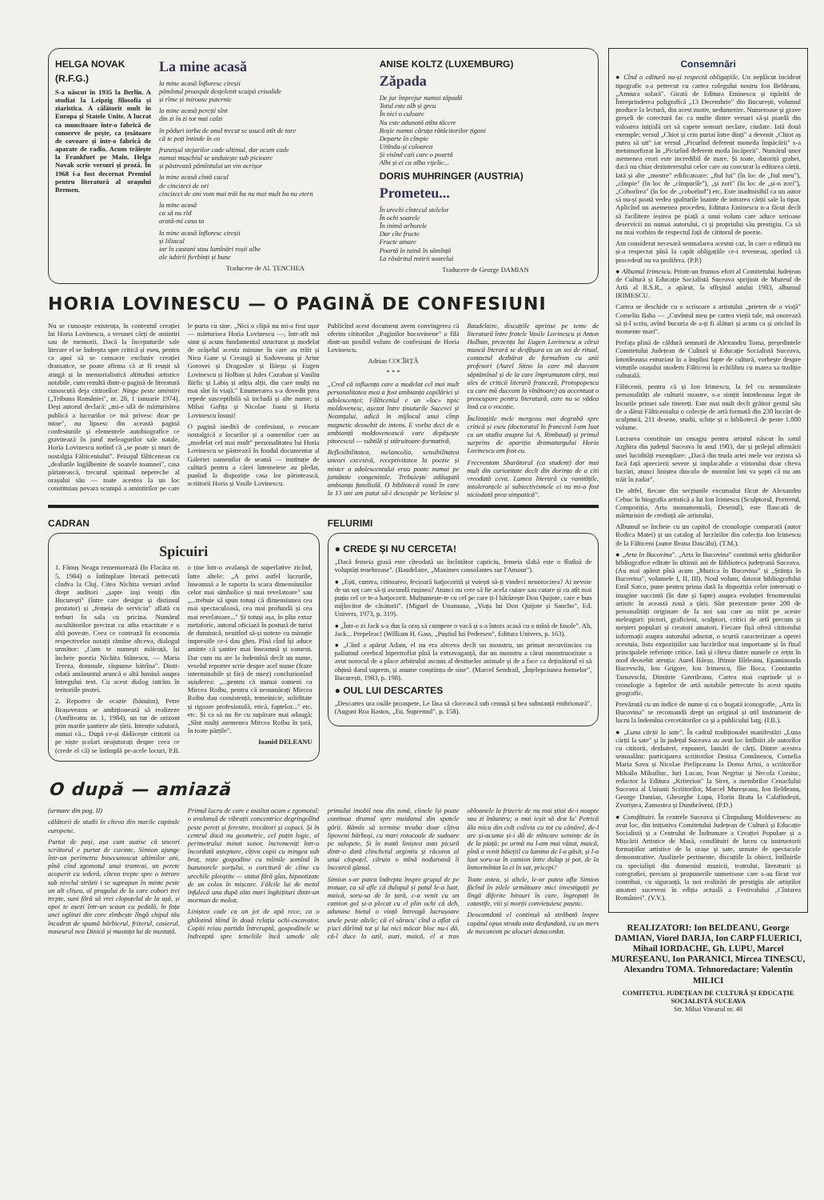HELGA NOVAK
(R.F.G.)
S-a născut în 1935 la Berlin. A studiat la Leipzig filosofia și ziaristica. A călătorit mult în Europa și Statele Unite. A lucrat ca muncitoare într-o fabrică de conserve de pește, ca țesătoare de covoare și într-o fabrică de aparate de radio. Acum trăiește la Frankfurt pe Main. Helga Novak scrie versuri și proză. În 1968 i-a fost decernat Premiul pentru literatură al orașului Bremen.
La mine acasă
la mine acasă înfloresc cireșii
pămîntul proaspăt desțelenit scuipă crisalide
și rîme și miroase puternic
la mine acasă pereții sînt
din zi în zi tot mai calzi
în păduri iarba de anul trecut se usucă atît de tare
că te poți întinde în ea
frunzișul stejarilor cade ultimul, dar acum cade
numai mușchiul se unduiește sub picioare
și păstrează pămîntului un vin acrișor
la mine acasă cîntă cucul
de cincizeci de ori
cincizeci de ani vom mai trăi ba nu mai mult ba nu etern
la mine acasă
ca să nu rîd
arată-mi casa ta
la mine acasă înfloresc cireșii
și liliacul
iar în castani stau lumînări roșii albe
ale iubirii fierbinți și bune
Traducere de Al. ȚENCHEA
ANISE KOLTZ (LUXEMBURG)
Zăpada
De jur împrejur numai zăpadă
Totul este alb și greu
În nici o culoare
Nu este adunată atîta tăcere
Roșie numai căruța rătăcitorilor țigani
Departe în cîmpie
Uitîndu-și culoarea
Și visînd caii care o poartă
Albi și ei ca alba vijelie...
DORIS MUHRINGER (AUSTRIA)
Prometeu...
În urechi cîntecul stelelor
În ochi soarele
În inimă arborele
Dar cîte fructe
Fructe amare
Poartă în taină în sămînță
La răsăritul rotirii soarelui
Traducere de George DAMIAN
HORIA LOVINESCU — O PAGINĂ DE CONFESIUNI
Nu se cunoaște existența, în contextul creației lui Horia Lovinescu, a vreunei cărți de amintiri sau de memorii. Dacă la începuturile sale literare el se îndrepta spre critică și eseu, pentru ca apoi să se consacre exclusiv creației dramatice, se poate afirma că ar fi reușit să atingă și în memorialistică altitudini artistice notabile, cum rezultă dintr-o pagină de literatură cunoscută deja cititorilor: Ninge peste amintiri („Tribuna României", nr. 28, 1 ianuarie 1974). Deși autorul declară: „mi-e silă de mărturisirea publică a lucrurilor ce mă privesc doar pe mine", nu lipsesc din această pagină confesiunile și elementele autobiografice ce gravitează în jurul meleagurilor sale natale, Horia Lovinescu notînd că „se poate și muri de nostalgia Fălticeniului". Peisajul fălticenean cu „dealurile îngălbenite de soarele toamnei", casa părintească, trecutul spiritual nepereche al orașului său — toate acestea la un loc constituiau povara scumpă a amintirilor pe care le purta cu sine. „Nici o clipă nu mi-a fost ușor — mărturisea Horia Lovinescu —, într-atît mă simt și acum fundamental structurat și modelat de orășelul acesta minune în care au trăit și Nicu Gane și Creangă și Sadoveanu și Artur Gorovei și Dragoslav și Băeșu și Eugen Lovinescu și Holban și Jules Cazaban și Vasiliu Birlic și Labiș și atîția alții, din care mulți nu mai sînt în viață." Enumerarea s-a dovedit prea repede susceptibilă să includă și alte nume: și Mihai Gafița și Nicolae Jianu și Horia Lovinescu însuși!
O pagină inedită de confesiuni, o evocare nostalgică a locurilor și a oamenilor care au „modelat cel mai mult" personalitatea lui Horia Lovinescu se păstrează în fondul documentar al Galeriei oamenilor de seamă — instituție de cultură pentru a cărei întemeiere au pledat, punînd la dispoziție casa lor părintească, scriitorii Horia și Vasile Lovinescu.
Publicînd acest document avem convingerea că oferim cititorilor „Paginilor bucovinene" o filă dintr-un posibil volum de confesiuni de Horia Lovinescu.
Adrian COCÎRȚĂ
* * *
„Cred că influența care a modelat cel mai mult personalitatea mea a fost ambianța copilăriei și adolescenței; Fălticeniul e un «loc» tipic moldovenesc, așezat între ținuturile Sucevei și Neamțului, adică în mijlocul unui cîmp magnetic deosebit de intens. E vorba deci de o ambianță moldovenească care depășește pitorescul — subtilă și stăruitoare-formativă.
Reflexibilitatea, melancolia, sensibilitatea uneori excesivă, receptivitatea la poezie și mister a adolescentului erau poate numai pe jumătate congenitale. Trebuiește adăugată ambianța familială. O bibliotecă vastă în care la 13 ani am putut să-i descopăr pe Verlaine și Baudelaire, discuțiile aprinse pe teme de literatură între fratele Vasile Lovinescu și Anton Holban, prezența lui Eugen Lovinescu a cărui muncă literară se desfășura ca un soi de ritual, contactul dezbărat de formalism cu unii profesori (Aurel Stino la care mă duceam săptămînal și de la care împrumutam cărți, mai ales de critică literară franceză, Protopopescu cu care mă duceam la vînătoare) au accentuat o preocupare pentru literatură, care nu se vădea însă ca o vocație.
Înclinațiile mele mergeau mai degrabă spre critică și eseu (doctoratul în franceză l-am luat cu un studiu asupra lui A. Rimbaud) și primul surprins de apariția dramaturgului Horia Lovinescu am fost eu.
Frecventam Sburătorul (ca student) dar mai mult din curiozitate decît din dorința de a citi vreodată ceva. Lumea literară cu vanitățile, intoleranțele și subiectivismele ei nu mi-a fost niciodată prea simpatică".
CADRAN
Spicuiri
1. Fănuș Neagu rememorează (în Flacăra nr. 5, 1984) o întîmplare literară petrecută cîndva la Cluj. Citea Nichita versuri avînd drept auditori „șapte inși veniți din București" (între care desigur și distinsul prozator) și „femeia de serviciu" aflată cu treburi în sala cu pricina. Numărul ascultătorilor precizat cu atîta exactitate e o altă poveste. Ceea ce contează în economia respectivelor notații rămîne altceva, dialogul următor: „Cum te numești măicuță, își încheie poezia Nichita Stănescu. — Maria Tereza, domnule, răspunse bătrîna". Dintr-odată amănuntul aruncă o altă lumină asupra întregului text. Cu acest dialog intrăm în teritoriile prozei.
2. Reporter de ocazie (bănuim), Petre Brașoveanu se ambiționează să realizeze (Amfiteatru nr. 1, 1984), un tur de orizont prin marile șantiere ale țării. Intenție salutară, numai că... După ce-și dădăcește cititorii ca pe niște școlari neajutorați despre ceea ce (crede el că) se întîmplă pe-acele locuri, P.B. o ține într-o avalanșă de superlative zicînd, între altele: „A privi astfel lucrurile, înseamnă a le raporta la scara dimensiunilor celor mai simbolice și mai revelatoare" sau „...trebuie să spun totuși că dimensiunea cea mai spectaculoasă, cea mai profundă și cea mai revelatoare..." Și totuși așa, în plin extaz metaforic, autorul oficiază în postură de turist de duminică, neuitînd să-și noteze cu minuție impresiile ce-i dau ghes. Pînă cînd își aduce aminte că șantier mai înseamnă și oameni. Dar cum nu are la îndemînă decît un nume, veselul reporter scrie despre acel nume (fraze interminabile și fără de miez) concluzionînd așișderea: „...pentru că numai oameni ca Mircea Roibu, pentru că nenumărați Mircea Roibu dau consistență, temeinicie, soliditate și rigoare profesională, etică, faptelor..." etc. etc. Și ca să nu fie cu supărare mai adaugă: „Sînt mulți asemenea Mircea Roibu în țară, în toate părțile".
Ioanid DELEANU
FELURIMI
● CREDE ȘI NU CERCETA!
„Dacă femeia grasă este cîteodată un încîntător capriciu, femeia slabă este o fîntînă de voluptăți tenebroase". (Baudelaire, „Maximes consolantes sur l'Amour").
● „Ești, cumva, cititoareo, fecioară batjocorită și voiești să-ți vindeci nenorocirea? Ai nevoie de un soț care să-ți ascundă rușinea? Atunci nu cere să fie acela cutare sau cutare și cu atît mai puțin cel ce te-a batjocorit. Mulțumește-te cu cel pe care ți-l hărăzește Don Quijote, care e bun mijlocitor de căsătorii". (Miguel de Unamuno, „Viața lui Don Quijote și Sancho", Ed. Univers, 1973, p. 319).
● „Într-o zi Jack s-a dus la oraș să cumpere o vacă și s-a întors acasă cu o mînă de fasole". Ah, Jack... Prepeleac! (William H. Gass, „Puștiul lui Pedersen", Editura Univers, p. 163).
● „Cînd a apărut Adam, el nu era altceva decît un monstru, un primat necuviincios cu paliumul cerebral hipertrofiat pînă la extravaganță, dar un monstru a cărui monstruozitate a avut norocul de a place arbitrului ascuns al destinelor animale și de a face ca deținătorul ei să obțină darul suprem, și anume conștiința de sine". (Marcel Sendrail, „Înțelepciunea formelor", București, 1983, p. 198).
● OUL LUI DESCARTES
„Descartes ura ouăle proaspete. Le lăsa să clocească sub cenușă și bea substanță embrionară". (August Roa Bastos, „Eu, Supremul", p. 158).
O după — amiază
(urmare din pag. II)
călătorii de studii în cîteva din marile capitale europene.
Purtat de pași, așa cum auzise că uneori scriitorul e purtat de cuvinte, Simion ajunge într-un perimetru binecunoscut ultimilor ani, pînă cînd zgomotul unui tramvai, un perete acoperit cu iederă, cîteva trepte spre o intrare sub nivelul străzii i se suprapun în minte peste un alt clișeu, al pragului de la care cobori trei trepte, suni fără să vrei clopoțelul de la ușă, și apoi te așezi într-un scaun cu pedală, în fața unei oglinzi din care zîmbește lîngă chipul tău încadrat de spumă bărbierul, frizerul, casierul, maseurul nea Dinică și mustața lui de mustață.
Primul lucru de care e asaltat acum e zgomotul: o avalanșă de vibrații concentrice degringolînd peste pereți și ferestre, trecători și copaci. Și în centrul dacă nu geometric, cel puțin logic, al perimetrului minat sonor, încremeniți într-o încordată așteptare, cîțiva copii cu mingea sub braț, niște gospodine cu mîinile șomînd în buzunarele șorțului, o corcitură de cîine cu urechile pleoștite — statui fără glas, hipnotizate de un colos în mișcare. Fălcile lui de metal înfulecă una după alta mari înghițituri dintr-un morman de moloz.
Liniștea cade ca un jet de apă rece, ca o ghilotină tăind în două relația ochi-excavator. Copiii reiau partida întreruptă, gospodinele se îndreaptă spre temeliile încă umede ale primului imobil nou din zonă, cîinele își poate continua drumul spre maidanul din spatele gării. Rămîn să termine treaba doar cîțiva lipoveni bărboși, cu mari rotocoale de sudoare pe salopete. Și în toată liniștea asta picură dintr-o dată clinchetul argintiu și răcoros al unui clopoțel, căruia o mînă noduroasă îi încearcă glasul.
Simion s-ar putea îndrepta înspre grupul de pe trotuar, ca să afle că dulapul și patul le-a luat, maică, soru-sa de la țară, c-a venit cu un camion gol și-a plecat cu el plin ochi că deh, adunase bietul o viață întreagă lucrușoare unele peste altele; că el săracu' cînd a aflat că p'aci dărîmă tot și lui nici măcar bloc nu-i dă, că-l duce la azil, auzi, maică, el a tras obloanele la frizerie de nu mai știai de-i noapte sau zi înăuntru; a mai ieșit să dea lu' Petrică ăla micu din colț colivia cu tot cu cănărel, de-l are și-acuma și-i dă de mîncare semințe de în de la piață; pe urmă nu l-am mai văzut, maică, pînă a venit băiețiil cu lumina de l-a găsit, și l-a luat soru-sa în camion între dulap și pat, de la înmormîntat la ei în sat, pricepi?
Toate astea, și altele, le-ar putea afla Simion făcînd în zilele următoare mici investigații pe lîngă diferite birouri în care, îngropați în catastife, viii și morții conviețuiesc pașnic.
Deocamdată el continuă să străbată înspre capătul opus strada asta desfundată, cu un mers de mecanism pe alocuri dezacordat.
Consemnări
● Cînd o editură nu-și respectă obligațiile. Un neplăcut incident tipografic s-a petrecut cu cartea colegului nostru Ion Beldeanu, „Armura solară". Girată de Editura Eminescu și tipărită de Întreprinderea poligrafică „13 Decembrie" din București, volumul produce la lectură, din acest motiv, nedumerire. Numeroase și grave greșeli de corectură fac ca multe dintre versuri să-și piardă din valoarea inițială ori să capete sensuri neclare, ciudate. Iată două exemple: versul „Chiot și crin purtai între dinți" a devenit „Chiot aș putea să uit" iar versul „Picurînd deferent moneda împăcării" s-a metamorfozat în „Picurînd deferent moda încăperii". Numărul unor asemenea erori este incredibil de mare. Și toate, datorită grabei, dacă nu chiar dezinteresului celor care au concurat la editarea cărții. Iată și alte „mostre" edificatoare: „fiul lui" (în loc de „fiul meu"), „cîmpie" (în loc de „cîmpurile"), „și zori" (în loc de „și-n zori"), „Coborîrea" (în loc de „coborînd") etc. Este inadmisibil ca un autor să nu-și poată vedea șpalturile înainte de intrarea cărții sale la tipar. Aplicînd un asemenea procedeu, Editura Eminescu n-a făcut decît să faciliteze ieșirea pe piață a unui volum care aduce serioase deservicii nu numai autorului, ci și propriului său prestigiu. Ca să nu mai vorbim de respectul față de cititorul de poezie.
Am considerat necesară semnalarea acestui caz, în care o editură nu și-a respectat pînă la capăt obligațiile ce-i reveneau, sperînd că procedeul nu va prolifera. (P.P.)
● Albumul Irimescu. Printr-un frumos efort al Comitetului Județean de Cultură și Educație Socialistă Suceava sprijinit de Muzeul de Artă al R.S.R., a apărut, la sfîrșitul anului 1983, albumul IRIMESCU.
Cartea se deschide cu o scrisoare a artistului „prieten de o viață" Corneliu Baba — „Cuvîntul meu pe cartea vieții tale, mă onorează să ți-l scriu, avînd bucuria de a-ți fi alături și acum ca și oricînd în momente mari".
Prefața plină de căldură semnată de Alexandru Toma, președintele Comitetului Județean de Cultură și Educație Socialistă Suceava, întotdeauna entuziast în a împlini fapte de cultură, vorbește despre virtuțile orașului modern Fălticeni în echilibru cu marea sa tradiție culturală.
Fălticenii, pentru că și Ion Irimescu, la fel cu nenumărate personalități ale culturii noastre, s-a simțit întotdeauna legat de locurile primei sale tinereți. Este mai mult decît grăitor gestul său de a dărui Fălticeniului o colecție de artă formată din 230 lucrări de sculptură, 211 desene, studii, schițe și o bibliotecă de peste 1.000 volume.
Lucrarea constituie un omagiu pentru artistul născut în satul Arghira din județul Suceava în anul 1903, dar și prilejul afirmării unei lucidități exemplare: „Dacă din truda artei mele vor rezista să facă față aprecierii severe și implacabile a viitorului doar cîteva lucrări, atunci liniștea dincolo de mormînt îmi va șopti că nu am trăit în zadar".
De altfel, fiecare din secțiunile excursului făcut de Alexandru Cebuc în biografia artistică a lui Ion Irimescu (Sculptorul, Portretul, Compoziția, Arta monumentală, Desenul), este flancată de mărturisiri de credință ale artistului.
Albumul se încheie cu un capitol de cronologie comparată (autor Rodica Matei) și un catalog al lucrărilor din colecția Ion Irimescu de la Fălticeni (autor Ileana Dascălu). (T.M.).
● „Arta în Bucovina". „Arta în Bucovina" continuă seria ghidurilor bibliografice editate în ultimii ani de Biblioteca județeană Suceava. (Au mai apărut pînă acum „Muzica în Bucovina" și „Știința în Bucovina", volumele I, II, III). Noul volum, datorat bibliografului Emil Satco, pune pentru prima dată la dispoziția celor interesați o imagine succintă (în date și fapte) asupra evoluției fenomenului artistic în această zonă a țării. Sînt prezentate peste 200 de personalități originare de la noi sau care au trăit pe aceste meleaguri: pictori, graficieni, sculptori, critici de artă precum și meșteri populari și creatori amatori. Fiecare fișă oferă cititorului informații asupra autorului adnotat, o scurtă caracterizare a operei acestuia, lista expozițiilor sau lucrărilor mai importante și în final principalele referințe critice. Iată și cîteva dintre numele ce rețin în mod deosebit atenția: Aurel Băeșu, Iftimie Bîrleanu, Epaminonda Bucevschi, Ion Grigore, Ion Irimescu, Ilie Boca, Constantin Tarnavschi, Dimitrie Gavrileanu. Cartea mai cuprinde și o cronologie a faptelor de artă notabile petrecute în acest spațiu geografic.
Prevăzută cu un indice de nume și cu o bogată iconografie, „Arta în Bucovina" se recomandă drept un original și util instrument de lucru la îndemîna cercetătorilor ca și a publicului larg. (I.B.).
● „Luna cărții la sate". În cadrul tradiționalei manifestări „Luna cărții la sate" și în județul Suceava au avut loc întîlniri ale autorilor cu cititorii, dezbateri, expuneri, lansări de cărți. Dintre acestea semnalăm: participarea scriitorilor Denisa Comănescu, Cornelia Maria Savu și Nicolae Prelipceanu la Dorna Arini, a scriitorilor Mihailo Mihailiuc, Iuri Lucan, Ivan Negriuc și Necola Corsiuc, redactor la Editura „Kriterion" la Siret, a membrilor Cenaclului Suceava al Uniunii Scriitorilor, Marcel Mureșeanu, Ion Beldeanu, George Damian, Gheorghe Lupu, Florin Bratu la Calafindești, Zvoriștea, Zamostea și Dumbrăveni. (P.D.)
● Consfătuiri. În centrele Suceava și Cîmpulung Moldovenesc au avut loc, din inițiativa Comitetului Județean de Cultură și Educație Socialistă și a Centrului de Îndrumare a Creației Populare și a Mișcării Artistice de Masă, consfătuiri de lucru cu instructorii formațiilor artistice de la orașe și sate, urmate de spectacole demonstrative. Analizele pertinente, discuțiile la obiect, întîlnirile cu specialiști din domeniul muzicii, teatrului, literaturii și coregrafiei, precum și propunerile numeroase care s-au făcut vor contribui, cu siguranță, la noi realizări de prestigiu ale artiștilor amatori suceveni în ediția actuală a Festivalului „Cîntarea României". (V.V.).
REALIZATORI: Ion BELDEANU, George DAMIAN, Viorel DARJA, Ion CARP FLUERICI, Mihail IORDACHE, Gh. LUPU, Marcel MUREȘEANU, Ion PARANICI, Mircea TINESCU, Alexandru TOMA. Tehnoredactare: Valentin MILICI
COMITETUL JUDEȚEAN DE CULTURĂ ȘI EDUCAȚIE SOCIALISTĂ SUCEAVA
Str. Mihai Viteazul nr. 48